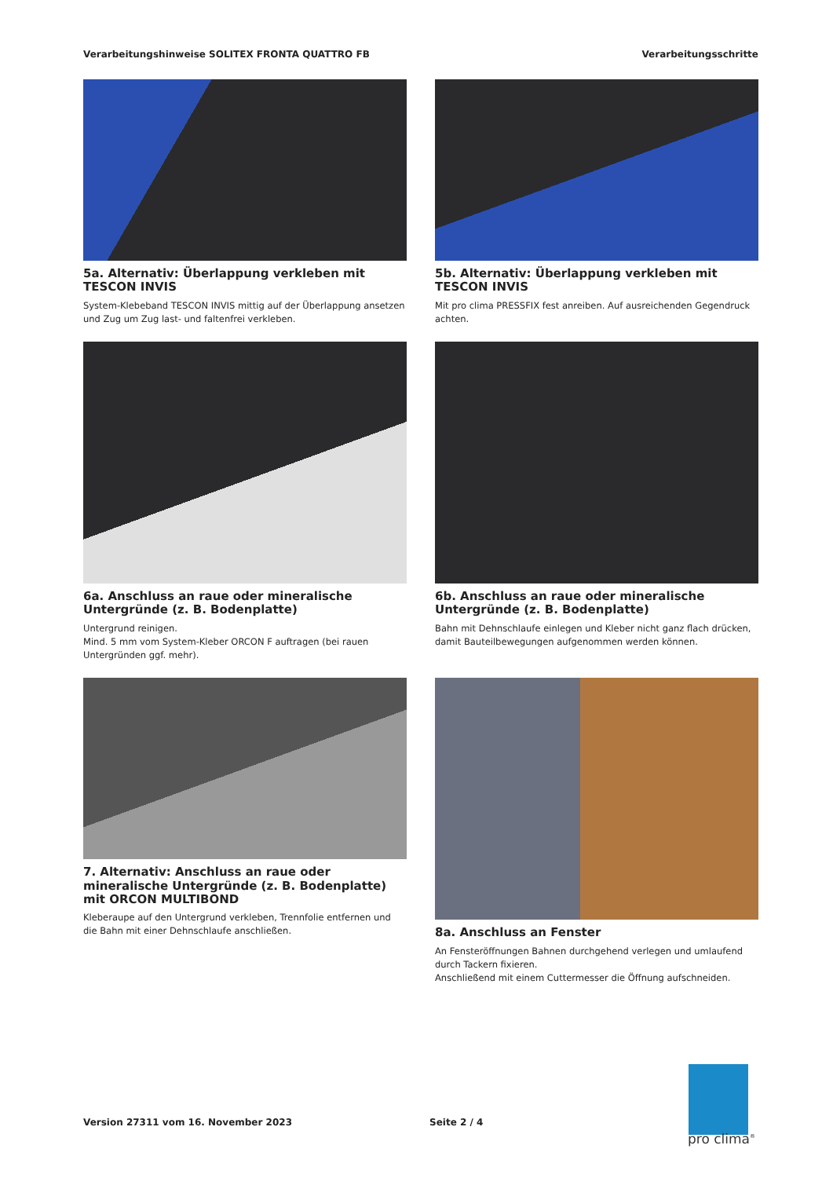Verarbeitungshinweise SOLITEX FRONTA QUATTRO FB Verarbeitungsschritte
5a. Alternativ: Überlappung verkleben mit TESCON INVIS
System-Klebeband TESCON INVIS mittig auf der Überlappung ansetzen und Zug um Zug last- und faltenfrei verkleben.
5b. Alternativ: Überlappung verkleben mit TESCON INVIS
Mit pro clima PRESSFIX fest anreiben. Auf ausreichenden Gegendruck achten.
6a. Anschluss an raue oder mineralische Untergründe (z. B. Bodenplatte)
Untergrund reinigen.
Mind. 5 mm vom System-Kleber ORCON F auftragen (bei rauen Untergründen ggf. mehr).
6b. Anschluss an raue oder mineralische Untergründe (z. B. Bodenplatte)
Bahn mit Dehnschlaufe einlegen und Kleber nicht ganz flach drücken, damit Bauteilbewegungen aufgenommen werden können.
7. Alternativ: Anschluss an raue oder mineralische Untergründe (z. B. Bodenplatte) mit ORCON MULTIBOND
Kleberaupe auf den Untergrund verkleben, Trennfolie entfernen und die Bahn mit einer Dehnschlaufe anschließen.
8a. Anschluss an Fenster
An Fensteröffnungen Bahnen durchgehend verlegen und umlaufend durch Tackern fixieren.
Anschließend mit einem Cuttermesser die Öffnung aufschneiden.
Version 27311 vom 16. November 2023 Seite 2 / 4
pro clima<sup>®</sup>